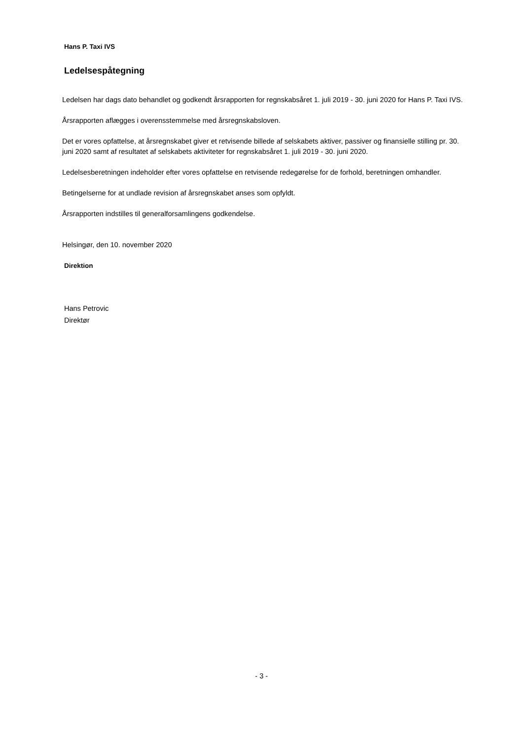Hans P. Taxi IVS
Ledelsespåtegning
Ledelsen har dags dato behandlet og godkendt årsrapporten for regnskabsåret 1. juli 2019 - 30. juni 2020 for Hans P. Taxi IVS.
Årsrapporten aflægges i overensstemmelse med årsregnskabsloven.
Det er vores opfattelse, at årsregnskabet giver et retvisende billede af selskabets aktiver, passiver og finansielle stilling pr. 30. juni 2020 samt af resultatet af selskabets aktiviteter for regnskabsåret 1. juli 2019 - 30. juni 2020.
Ledelsesberetningen indeholder efter vores opfattelse en retvisende redegørelse for de forhold, beretningen omhandler.
Betingelserne for at undlade revision af årsregnskabet anses som opfyldt.
Årsrapporten indstilles til generalforsamlingens godkendelse.
Helsingør, den 10. november 2020
Direktion
Hans Petrovic
Direktør
- 3 -